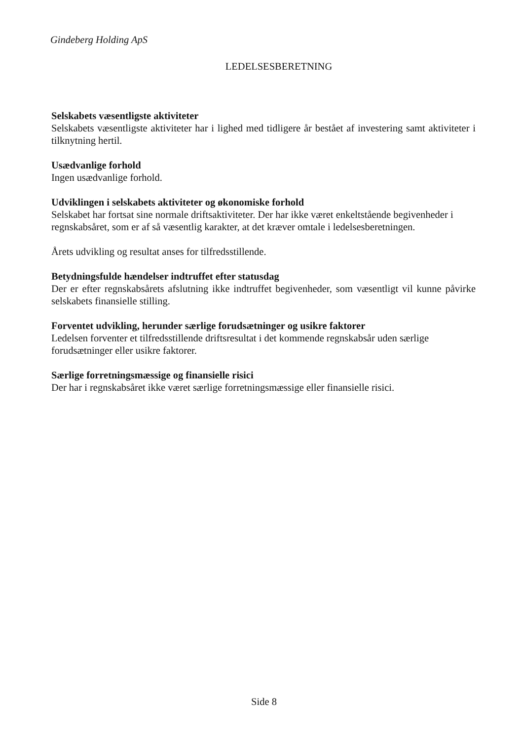Gindeberg Holding ApS
LEDELSESBERETNING
Selskabets væsentligste aktiviteter
Selskabets væsentligste aktiviteter har i lighed med tidligere år bestået af investering samt aktiviteter i tilknytning hertil.
Usædvanlige forhold
Ingen usædvanlige forhold.
Udviklingen i selskabets aktiviteter og økonomiske forhold
Selskabet har fortsat sine normale driftsaktiviteter. Der har ikke været enkeltstående begivenheder i regnskabsåret, som er af så væsentlig karakter, at det kræver omtale i ledelsesberetningen.
Årets udvikling og resultat anses for tilfredsstillende.
Betydningsfulde hændelser indtruffet efter statusdag
Der er efter regnskabsårets afslutning ikke indtruffet begivenheder, som væsentligt vil kunne påvirke selskabets finansielle stilling.
Forventet udvikling, herunder særlige forudsætninger og usikre faktorer
Ledelsen forventer et tilfredsstillende driftsresultat i det kommende regnskabsår uden særlige forudsætninger eller usikre faktorer.
Særlige forretningsmæssige og finansielle risici
Der har i regnskabsåret ikke været særlige forretningsmæssige eller finansielle risici.
Side 8